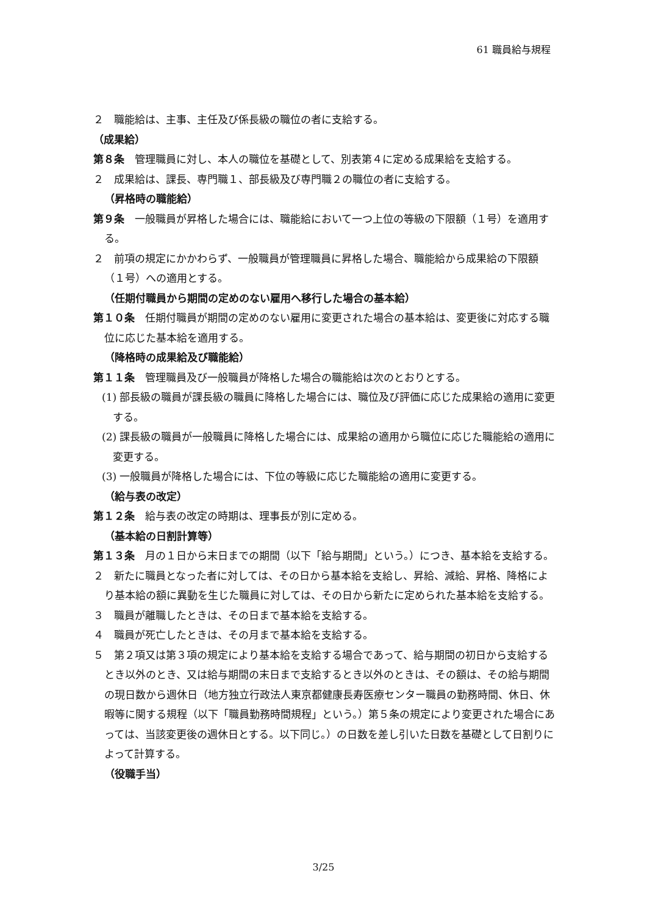61 職員給与規程
２　職能給は、主事、主任及び係長級の職位の者に支給する。
（成果給）
第８条　管理職員に対し、本人の職位を基礎として、別表第４に定める成果給を支給する。
２　成果給は、課長、専門職１、部長級及び専門職２の職位の者に支給する。
（昇格時の職能給）
第９条　一般職員が昇格した場合には、職能給において一つ上位の等級の下限額（１号）を適用する。
２　前項の規定にかかわらず、一般職員が管理職員に昇格した場合、職能給から成果給の下限額（１号）への適用とする。
（任期付職員から期間の定めのない雇用へ移行した場合の基本給）
第１０条　任期付職員が期間の定めのない雇用に変更された場合の基本給は、変更後に対応する職位に応じた基本給を適用する。
（降格時の成果給及び職能給）
第１１条　管理職員及び一般職員が降格した場合の職能給は次のとおりとする。
(1) 部長級の職員が課長級の職員に降格した場合には、職位及び評価に応じた成果給の適用に変更する。
(2) 課長級の職員が一般職員に降格した場合には、成果給の適用から職位に応じた職能給の適用に変更する。
(3) 一般職員が降格した場合には、下位の等級に応じた職能給の適用に変更する。
（給与表の改定）
第１２条　給与表の改定の時期は、理事長が別に定める。
（基本給の日割計算等）
第１３条　月の１日から末日までの期間（以下「給与期間」という。）につき、基本給を支給する。
２　新たに職員となった者に対しては、その日から基本給を支給し、昇給、減給、昇格、降格により基本給の額に異動を生じた職員に対しては、その日から新たに定められた基本給を支給する。
３　職員が離職したときは、その日まで基本給を支給する。
４　職員が死亡したときは、その月まで基本給を支給する。
５　第２項又は第３項の規定により基本給を支給する場合であって、給与期間の初日から支給するとき以外のとき、又は給与期間の末日まで支給するとき以外のときは、その額は、その給与期間の現日数から週休日（地方独立行政法人東京都健康長寿医療センター職員の勤務時間、休日、休暇等に関する規程（以下「職員勤務時間規程」という。）第５条の規定により変更された場合にあっては、当該変更後の週休日とする。以下同じ。）の日数を差し引いた日数を基礎として日割りによって計算する。
（役職手当）
3/25